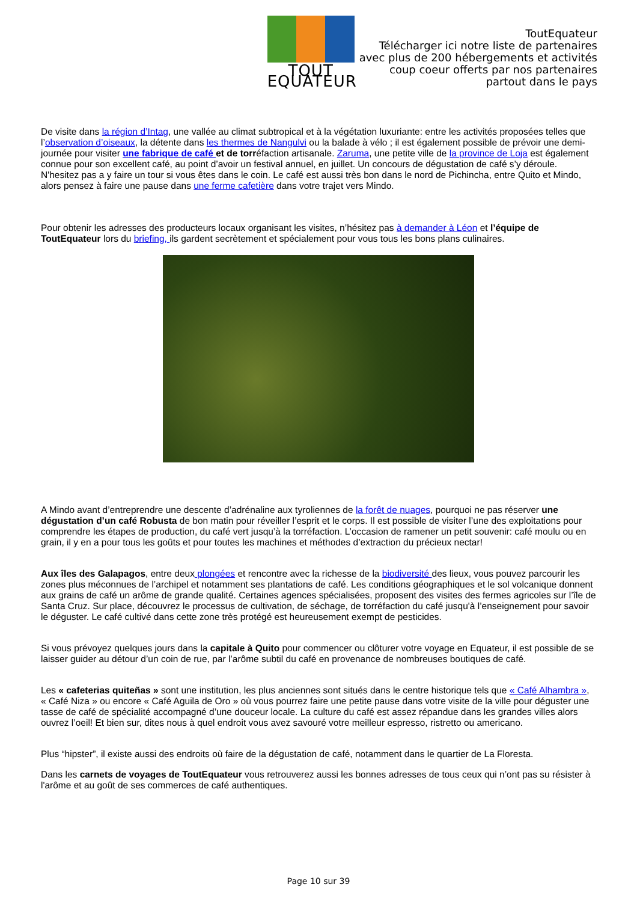TOUT EQUATEUR
ToutEquateur
Télécharger ici notre liste de partenaires
avec plus de 200 hébergements et activités
coup coeur offerts par nos partenaires
partout dans le pays
De visite dans la région d’Intag, une vallée au climat subtropical et à la végétation luxuriante: entre les activités proposées telles que l’observation d’oiseaux, la détente dans les thermes de Nangulvi ou la balade à vélo ; il est également possible de prévoir une demi-journée pour visiter une fabrique de café et de torréfaction artisanale. Zaruma, une petite ville de la province de Loja est également connue pour son excellent café, au point d’avoir un festival annuel, en juillet. Un concours de dégustation de café s’y déroule. N'hesitez pas a y faire un tour si vous êtes dans le coin. Le café est aussi très bon dans le nord de Pichincha, entre Quito et Mindo, alors pensez à faire une pause dans une ferme cafetière dans votre trajet vers Mindo.
Pour obtenir les adresses des producteurs locaux organisant les visites, n’hésitez pas à demander à Léon et l’équipe de ToutEquateur lors du briefing, ils gardent secrètement et spécialement pour vous tous les bons plans culinaires.
A Mindo avant d’entreprendre une descente d’adrénaline aux tyroliennes de la forêt de nuages, pourquoi ne pas réserver une dégustation d’un café Robusta de bon matin pour réveiller l’esprit et le corps. Il est possible de visiter l’une des exploitations pour comprendre les étapes de production, du café vert jusqu’à la torréfaction. L’occasion de ramener un petit souvenir: café moulu ou en grain, il y en a pour tous les goûts et pour toutes les machines et méthodes d’extraction du précieux nectar!
Aux îles des Galapagos, entre deux plongées et rencontre avec la richesse de la biodiversité des lieux, vous pouvez parcourir les zones plus méconnues de l’archipel et notamment ses plantations de café. Les conditions géographiques et le sol volcanique donnent aux grains de café un arôme de grande qualité. Certaines agences spécialisées, proposent des visites des fermes agricoles sur l’île de Santa Cruz. Sur place, découvrez le processus de cultivation, de séchage, de torréfaction du café jusqu'à l’enseignement pour savoir le déguster. Le café cultivé dans cette zone très protégé est heureusement exempt de pesticides.
Si vous prévoyez quelques jours dans la capitale à Quito pour commencer ou clôturer votre voyage en Equateur, il est possible de se laisser guider au détour d’un coin de rue, par l’arôme subtil du café en provenance de nombreuses boutiques de café.
Les « cafeterias quiteñas » sont une institution, les plus anciennes sont situés dans le centre historique tels que « Café Alhambra », « Café Niza » ou encore « Café Aguila de Oro » où vous pourrez faire une petite pause dans votre visite de la ville pour déguster une tasse de café de spécialité accompagné d’une douceur locale. La culture du café est assez répandue dans les grandes villes alors ouvrez l’oeil! Et bien sur, dites nous à quel endroit vous avez savouré votre meilleur espresso, ristretto ou americano.
Plus “hipster”, il existe aussi des endroits où faire de la dégustation de café, notamment dans le quartier de La Floresta.
Dans les carnets de voyages de ToutEquateur vous retrouverez aussi les bonnes adresses de tous ceux qui n’ont pas su résister à l'arôme et au goût de ses commerces de café authentiques.
Page 10 sur 39